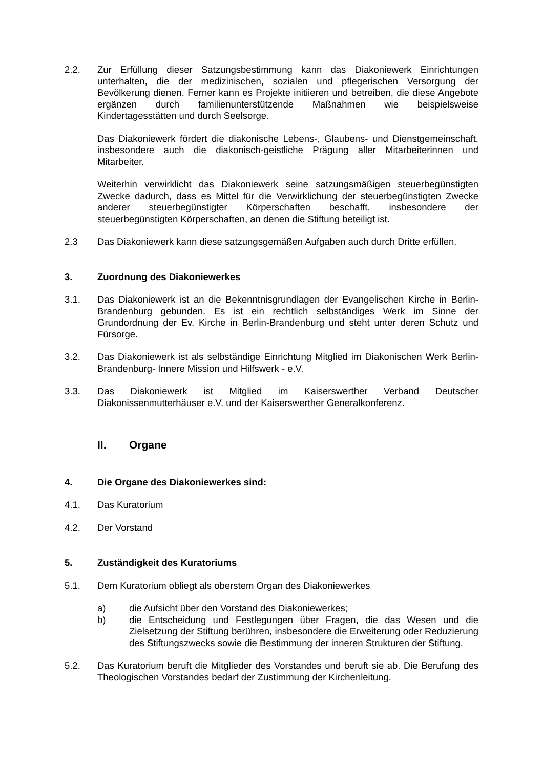2.2. Zur Erfüllung dieser Satzungsbestimmung kann das Diakoniewerk Einrichtungen unterhalten, die der medizinischen, sozialen und pflegerischen Versorgung der Bevölkerung dienen. Ferner kann es Projekte initiieren und betreiben, die diese Angebote ergänzen durch familienunterstützende Maßnahmen wie beispielsweise Kindertagesstätten und durch Seelsorge.
Das Diakoniewerk fördert die diakonische Lebens-, Glaubens- und Dienstgemeinschaft, insbesondere auch die diakonisch-geistliche Prägung aller Mitarbeiterinnen und Mitarbeiter.
Weiterhin verwirklicht das Diakoniewerk seine satzungsmäßigen steuerbegünstigten Zwecke dadurch, dass es Mittel für die Verwirklichung der steuerbegünstigten Zwecke anderer steuerbegünstigter Körperschaften beschafft, insbesondere der steuerbegünstigten Körperschaften, an denen die Stiftung beteiligt ist.
2.3 Das Diakoniewerk kann diese satzungsgemäßen Aufgaben auch durch Dritte erfüllen.
3. Zuordnung des Diakoniewerkes
3.1. Das Diakoniewerk ist an die Bekenntnisgrundlagen der Evangelischen Kirche in Berlin-Brandenburg gebunden. Es ist ein rechtlich selbständiges Werk im Sinne der Grundordnung der Ev. Kirche in Berlin-Brandenburg und steht unter deren Schutz und Fürsorge.
3.2. Das Diakoniewerk ist als selbständige Einrichtung Mitglied im Diakonischen Werk Berlin-Brandenburg- Innere Mission und Hilfswerk - e.V.
3.3. Das Diakoniewerk ist Mitglied im Kaiserswerther Verband Deutscher Diakonissenmutterhäuser e.V. und der Kaiserswerther Generalkonferenz.
II. Organe
4. Die Organe des Diakoniewerkes sind:
4.1. Das Kuratorium
4.2. Der Vorstand
5. Zuständigkeit des Kuratoriums
5.1. Dem Kuratorium obliegt als oberstem Organ des Diakoniewerkes
a) die Aufsicht über den Vorstand des Diakoniewerkes;
b) die Entscheidung und Festlegungen über Fragen, die das Wesen und die Zielsetzung der Stiftung berühren, insbesondere die Erweiterung oder Reduzierung des Stiftungszwecks sowie die Bestimmung der inneren Strukturen der Stiftung.
5.2. Das Kuratorium beruft die Mitglieder des Vorstandes und beruft sie ab. Die Berufung des Theologischen Vorstandes bedarf der Zustimmung der Kirchenleitung.